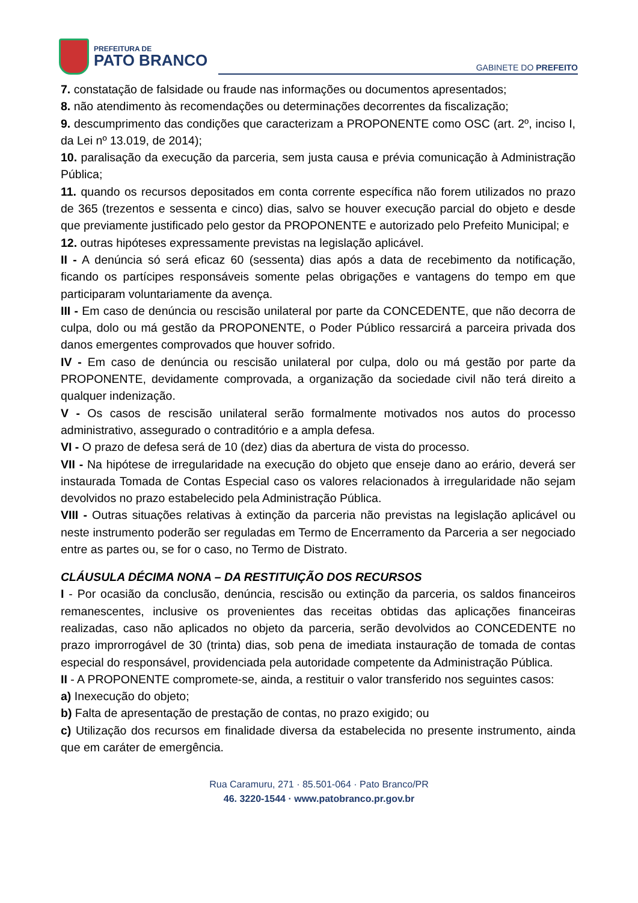PREFEITURA DE
PATO BRANCO
GABINETE DO PREFEITO
7. constatação de falsidade ou fraude nas informações ou documentos apresentados;
8. não atendimento às recomendações ou determinações decorrentes da fiscalização;
9. descumprimento das condições que caracterizam a PROPONENTE como OSC (art. 2º, inciso I, da Lei nº 13.019, de 2014);
10. paralisação da execução da parceria, sem justa causa e prévia comunicação à Administração Pública;
11. quando os recursos depositados em conta corrente específica não forem utilizados no prazo de 365 (trezentos e sessenta e cinco) dias, salvo se houver execução parcial do objeto e desde que previamente justificado pelo gestor da PROPONENTE e autorizado pelo Prefeito Municipal; e
12. outras hipóteses expressamente previstas na legislação aplicável.
II - A denúncia só será eficaz 60 (sessenta) dias após a data de recebimento da notificação, ficando os partícipes responsáveis somente pelas obrigações e vantagens do tempo em que participaram voluntariamente da avença.
III - Em caso de denúncia ou rescisão unilateral por parte da CONCEDENTE, que não decorra de culpa, dolo ou má gestão da PROPONENTE, o Poder Público ressarcirá a parceira privada dos danos emergentes comprovados que houver sofrido.
IV - Em caso de denúncia ou rescisão unilateral por culpa, dolo ou má gestão por parte da PROPONENTE, devidamente comprovada, a organização da sociedade civil não terá direito a qualquer indenização.
V - Os casos de rescisão unilateral serão formalmente motivados nos autos do processo administrativo, assegurado o contraditório e a ampla defesa.
VI - O prazo de defesa será de 10 (dez) dias da abertura de vista do processo.
VII - Na hipótese de irregularidade na execução do objeto que enseje dano ao erário, deverá ser instaurada Tomada de Contas Especial caso os valores relacionados à irregularidade não sejam devolvidos no prazo estabelecido pela Administração Pública.
VIII - Outras situações relativas à extinção da parceria não previstas na legislação aplicável ou neste instrumento poderão ser reguladas em Termo de Encerramento da Parceria a ser negociado entre as partes ou, se for o caso, no Termo de Distrato.
CLÁUSULA DÉCIMA NONA – DA RESTITUIÇÃO DOS RECURSOS
I - Por ocasião da conclusão, denúncia, rescisão ou extinção da parceria, os saldos financeiros remanescentes, inclusive os provenientes das receitas obtidas das aplicações financeiras realizadas, caso não aplicados no objeto da parceria, serão devolvidos ao CONCEDENTE no prazo improrrogável de 30 (trinta) dias, sob pena de imediata instauração de tomada de contas especial do responsável, providenciada pela autoridade competente da Administração Pública.
II - A PROPONENTE compromete-se, ainda, a restituir o valor transferido nos seguintes casos:
a) Inexecução do objeto;
b) Falta de apresentação de prestação de contas, no prazo exigido; ou
c) Utilização dos recursos em finalidade diversa da estabelecida no presente instrumento, ainda que em caráter de emergência.
Rua Caramuru, 271 · 85.501-064 · Pato Branco/PR
46. 3220-1544 · www.patobranco.pr.gov.br